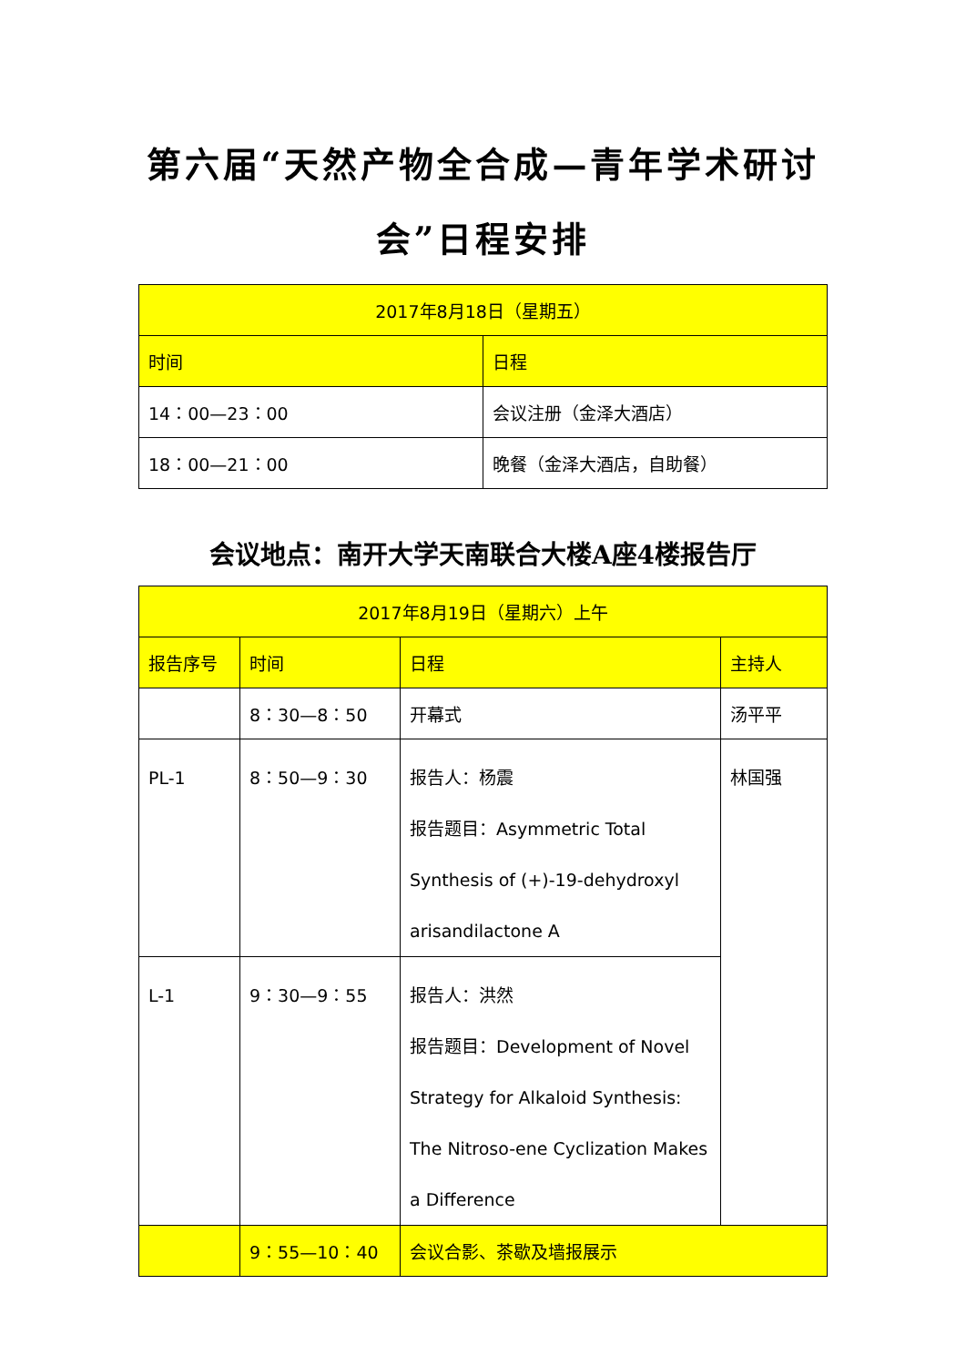第六届“天然产物全合成—青年学术研讨会”日程安排
| 2017年8月18日（星期五） | |
| 时间 | 日程 |
| 14：00—23：00 | 会议注册（金泽大酒店） |
| 18：00—21：00 | 晚餐（金泽大酒店，自助餐） |
会议地点：南开大学天南联合大楼A座4楼报告厅
| 2017年8月19日（星期六）上午 | | | |
| 报告序号 | 时间 | 日程 | 主持人 |
| | 8：30—8：50 | 开幕式 | 汤平平 |
| PL-1 | 8：50—9：30 | 报告人：杨震 报告题目：Asymmetric Total Synthesis of (+)-19-dehydroxyl arisandilactone A | 林国强 |
| L-1 | 9：30—9：55 | 报告人：洪然 报告题目：Development of Novel Strategy for Alkaloid Synthesis: The Nitroso-ene Cyclization Makes a Difference | |
| | 9：55—10：40 | 会议合影、茶歇及墙报展示 | |